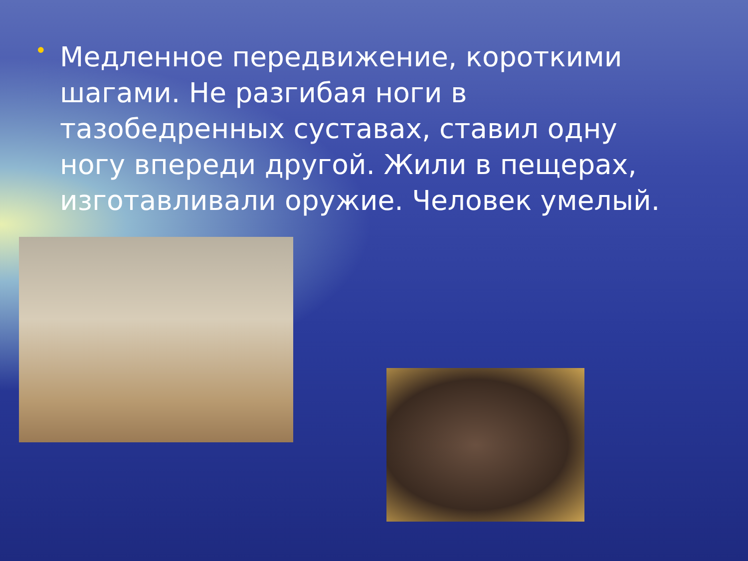•
Медленное передвижение, короткими шагами. Не разгибая ноги в тазобедренных суставах, ставил одну ногу впереди другой. Жили в пещерах, изготавливали оружие. Человек умелый.